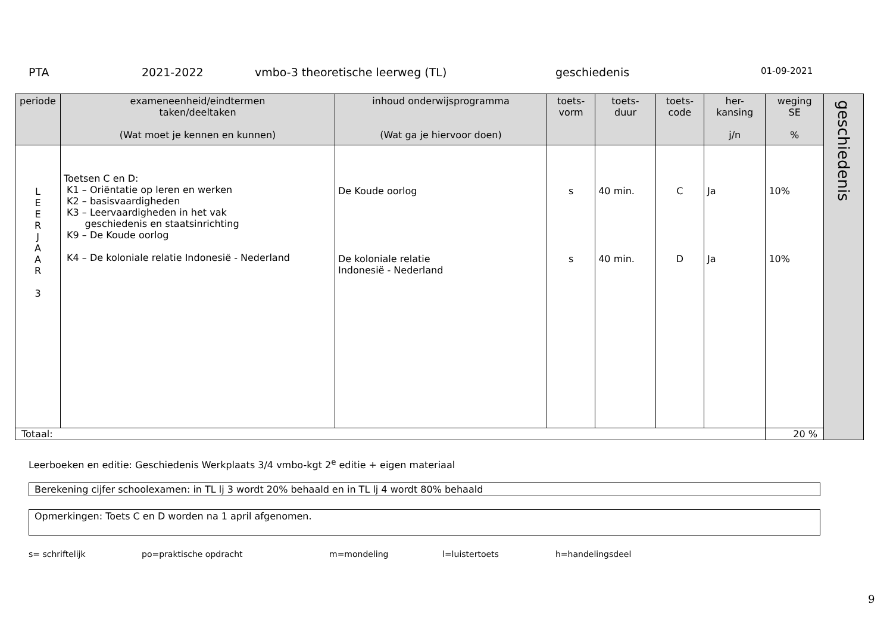PTA 2021-2022 vmbo-3 theoretische leerweg (TL) geschiedenis 01-09-2021
| periode | exameneenheid/eindtermen taken/deeltaken (Wat moet je kennen en kunnen) | inhoud onderwijsprogramma (Wat ga je hiervoor doen) | toets- vorm | toets- duur | toets- code | her- kansing j/n | weging SE % | geschiedenis |
| L E E R J A A R 3 | Toetsen C en D: K1 – Oriëntatie op leren en werken K2 – basisvaardigheden K3 – Leervaardigheden in het vak geschiedenis en staatsinrichting K9 – De Koude oorlog K4 – De koloniale relatie Indonesië - Nederland | De Koude oorlog De koloniale relatie Indonesië - Nederland | s s | 40 min. 40 min. | C D | Ja Ja | 10% 10% | |
| Totaal: | | | | | | | 20 % | |
Leerboeken en editie: Geschiedenis Werkplaats 3/4 vmbo-kgt 2<sup>e</sup> editie + eigen materiaal
Berekening cijfer schoolexamen: in TL lj 3 wordt 20% behaald en in TL lj 4 wordt 80% behaald
Opmerkingen: Toets C en D worden na 1 april afgenomen.
s= schriftelijk po=praktische opdracht m=mondeling l=luistertoets h=handelingsdeel
9